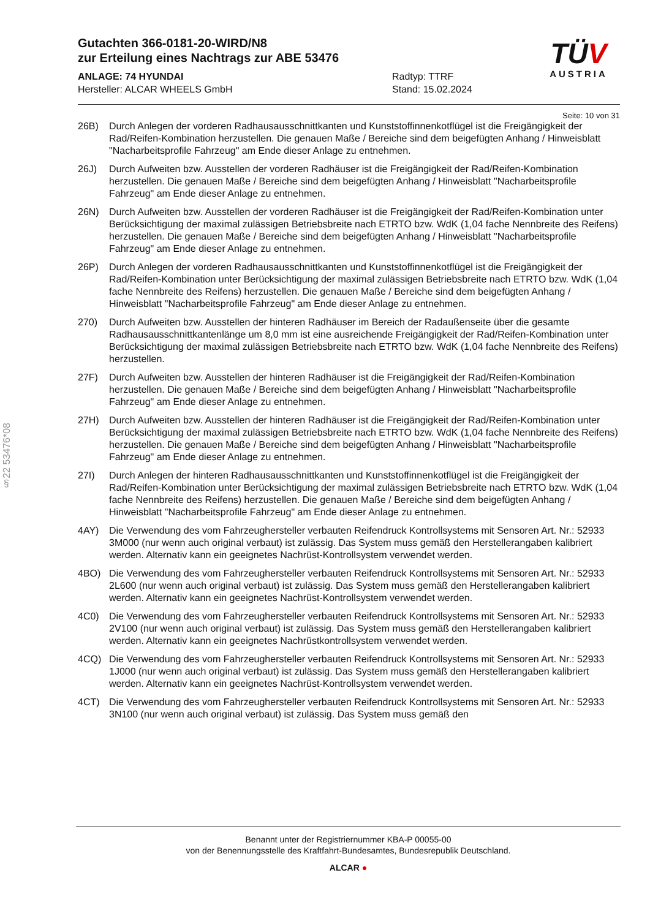§22 53476*08
TÜV
AUSTRIA
Gutachten 366-0181-20-WIRD/N8
zur Erteilung eines Nachtrags zur ABE 53476
ANLAGE: 74 HYUNDAI
Hersteller: ALCAR WHEELS GmbH
Radtyp: TTRF
Stand: 15.02.2024
Seite: 10 von 31
26B) Durch Anlegen der vorderen Radhausausschnittkanten und Kunststoffinnenkotflügel ist die Freigängigkeit der Rad/Reifen-Kombination herzustellen. Die genauen Maße / Bereiche sind dem beigefügten Anhang / Hinweisblatt "Nacharbeitsprofile Fahrzeug" am Ende dieser Anlage zu entnehmen.
26J) Durch Aufweiten bzw. Ausstellen der vorderen Radhäuser ist die Freigängigkeit der Rad/Reifen-Kombination herzustellen. Die genauen Maße / Bereiche sind dem beigefügten Anhang / Hinweisblatt "Nacharbeitsprofile Fahrzeug" am Ende dieser Anlage zu entnehmen.
26N) Durch Aufweiten bzw. Ausstellen der vorderen Radhäuser ist die Freigängigkeit der Rad/Reifen-Kombination unter Berücksichtigung der maximal zulässigen Betriebsbreite nach ETRTO bzw. WdK (1,04 fache Nennbreite des Reifens) herzustellen. Die genauen Maße / Bereiche sind dem beigefügten Anhang / Hinweisblatt "Nacharbeitsprofile Fahrzeug" am Ende dieser Anlage zu entnehmen.
26P) Durch Anlegen der vorderen Radhausausschnittkanten und Kunststoffinnenkotflügel ist die Freigängigkeit der Rad/Reifen-Kombination unter Berücksichtigung der maximal zulässigen Betriebsbreite nach ETRTO bzw. WdK (1,04 fache Nennbreite des Reifens) herzustellen. Die genauen Maße / Bereiche sind dem beigefügten Anhang / Hinweisblatt "Nacharbeitsprofile Fahrzeug" am Ende dieser Anlage zu entnehmen.
270) Durch Aufweiten bzw. Ausstellen der hinteren Radhäuser im Bereich der Radaußenseite über die gesamte Radhausausschnittkantenlänge um 8,0 mm ist eine ausreichende Freigängigkeit der Rad/Reifen-Kombination unter Berücksichtigung der maximal zulässigen Betriebsbreite nach ETRTO bzw. WdK (1,04 fache Nennbreite des Reifens) herzustellen.
27F) Durch Aufweiten bzw. Ausstellen der hinteren Radhäuser ist die Freigängigkeit der Rad/Reifen-Kombination herzustellen. Die genauen Maße / Bereiche sind dem beigefügten Anhang / Hinweisblatt "Nacharbeitsprofile Fahrzeug" am Ende dieser Anlage zu entnehmen.
27H) Durch Aufweiten bzw. Ausstellen der hinteren Radhäuser ist die Freigängigkeit der Rad/Reifen-Kombination unter Berücksichtigung der maximal zulässigen Betriebsbreite nach ETRTO bzw. WdK (1,04 fache Nennbreite des Reifens) herzustellen. Die genauen Maße / Bereiche sind dem beigefügten Anhang / Hinweisblatt "Nacharbeitsprofile Fahrzeug" am Ende dieser Anlage zu entnehmen.
27I) Durch Anlegen der hinteren Radhausausschnittkanten und Kunststoffinnenkotflügel ist die Freigängigkeit der Rad/Reifen-Kombination unter Berücksichtigung der maximal zulässigen Betriebsbreite nach ETRTO bzw. WdK (1,04 fache Nennbreite des Reifens) herzustellen. Die genauen Maße / Bereiche sind dem beigefügten Anhang / Hinweisblatt "Nacharbeitsprofile Fahrzeug" am Ende dieser Anlage zu entnehmen.
4AY) Die Verwendung des vom Fahrzeughersteller verbauten Reifendruck Kontrollsystems mit Sensoren Art. Nr.: 52933 3M000 (nur wenn auch original verbaut) ist zulässig. Das System muss gemäß den Herstellerangaben kalibriert werden. Alternativ kann ein geeignetes Nachrüst-Kontrollsystem verwendet werden.
4BO) Die Verwendung des vom Fahrzeughersteller verbauten Reifendruck Kontrollsystems mit Sensoren Art. Nr.: 52933 2L600 (nur wenn auch original verbaut) ist zulässig. Das System muss gemäß den Herstellerangaben kalibriert werden. Alternativ kann ein geeignetes Nachrüst-Kontrollsystem verwendet werden.
4C0) Die Verwendung des vom Fahrzeughersteller verbauten Reifendruck Kontrollsystems mit Sensoren Art. Nr.: 52933 2V100 (nur wenn auch original verbaut) ist zulässig. Das System muss gemäß den Herstellerangaben kalibriert werden. Alternativ kann ein geeignetes Nachrüstkontrollsystem verwendet werden.
4CQ) Die Verwendung des vom Fahrzeughersteller verbauten Reifendruck Kontrollsystems mit Sensoren Art. Nr.: 52933 1J000 (nur wenn auch original verbaut) ist zulässig. Das System muss gemäß den Herstellerangaben kalibriert werden. Alternativ kann ein geeignetes Nachrüst-Kontrollsystem verwendet werden.
4CT) Die Verwendung des vom Fahrzeughersteller verbauten Reifendruck Kontrollsystems mit Sensoren Art. Nr.: 52933 3N100 (nur wenn auch original verbaut) ist zulässig. Das System muss gemäß den
Benannt unter der Registriernummer KBA-P 00055-00
von der Benennungsstelle des Kraftfahrt-Bundesamtes, Bundesrepublik Deutschland.
ALCAR ●